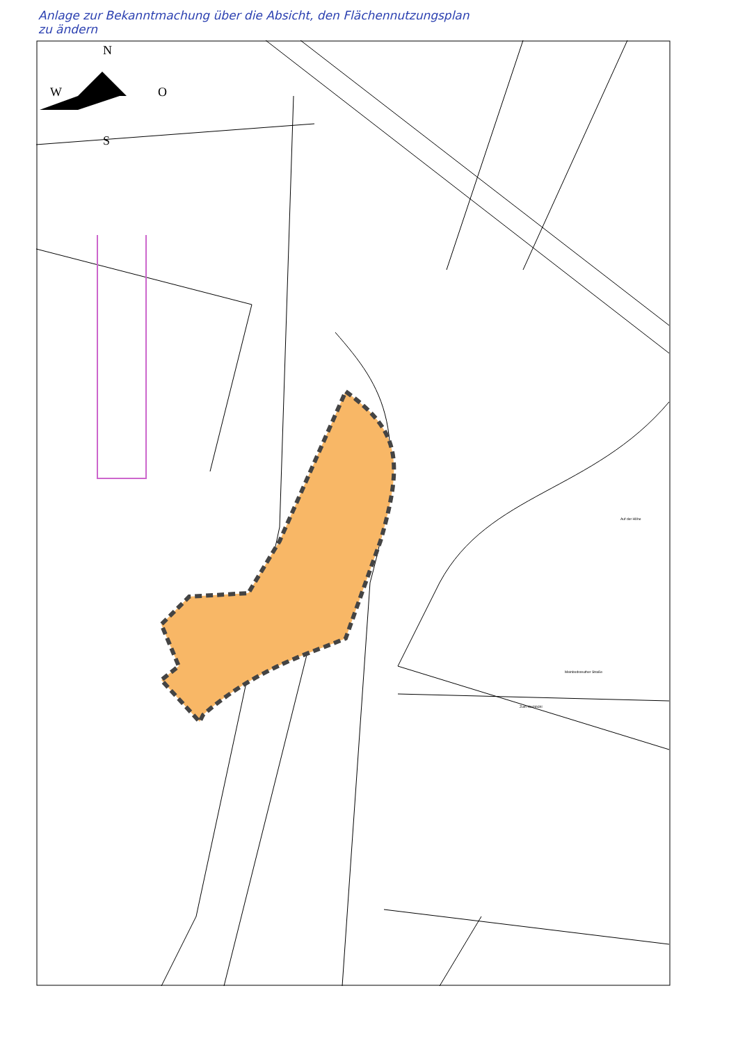Anlage zur Bekanntmachung über die Absicht, den Flächennutzungsplan
zu ändern
N
W
O
S
Meinbodsreuther Straße
Zum Hochbühl
Auf der Höhe